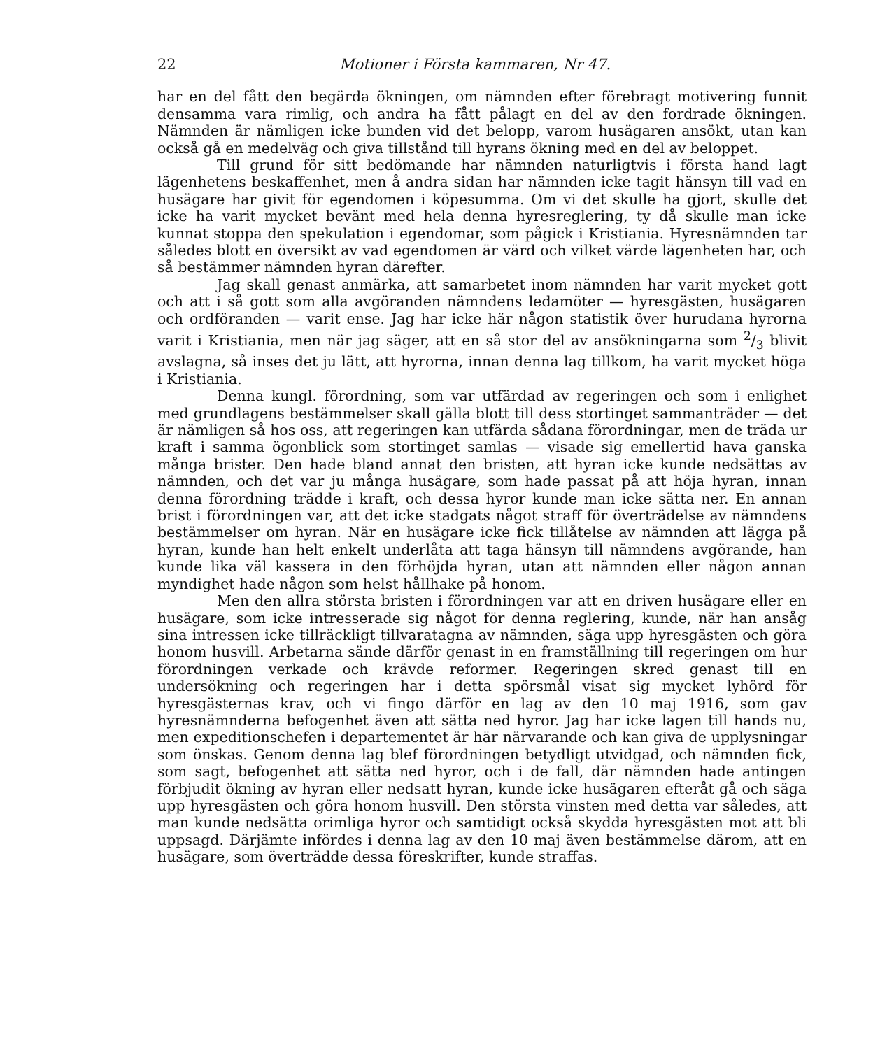22 Motioner i Första kammaren, Nr 47.
har en del fått den begärda ökningen, om nämnden efter förebragt motivering funnit densamma vara rimlig, och andra ha fått pålagt en del av den fordrade ökningen. Nämnden är nämligen icke bunden vid det belopp, varom husägaren ansökt, utan kan också gå en medelväg och giva tillstånd till hyrans ökning med en del av beloppet.
Till grund för sitt bedömande har nämnden naturligtvis i första hand lagt lägenhetens beskaffenhet, men å andra sidan har nämnden icke tagit hänsyn till vad en husägare har givit för egendomen i köpesumma. Om vi det skulle ha gjort, skulle det icke ha varit mycket bevänt med hela denna hyresreglering, ty då skulle man icke kunnat stoppa den spekulation i egendomar, som pågick i Kristiania. Hyresnämnden tar således blott en översikt av vad egendomen är värd och vilket värde lägenheten har, och så bestämmer nämnden hyran därefter.
Jag skall genast anmärka, att samarbetet inom nämnden har varit mycket gott och att i så gott som alla avgöranden nämndens ledamöter — hyresgästen, husägaren och ordföranden — varit ense. Jag har icke här någon statistik över hurudana hyrorna varit i Kristiania, men när jag säger, att en så stor del av ansökningarna som 2/3 blivit avslagna, så inses det ju lätt, att hyrorna, innan denna lag tillkom, ha varit mycket höga i Kristiania.
Denna kungl. förordning, som var utfärdad av regeringen och som i enlighet med grundlagens bestämmelser skall gälla blott till dess stortinget sammanträder — det är nämligen så hos oss, att regeringen kan utfärda sådana förordningar, men de träda ur kraft i samma ögonblick som stortinget samlas — visade sig emellertid hava ganska många brister. Den hade bland annat den bristen, att hyran icke kunde nedsättas av nämnden, och det var ju många husägare, som hade passat på att höja hyran, innan denna förordning trädde i kraft, och dessa hyror kunde man icke sätta ner. En annan brist i förordningen var, att det icke stadgats något straff för överträdelse av nämndens bestämmelser om hyran. När en husägare icke fick tillåtelse av nämnden att lägga på hyran, kunde han helt enkelt underlåta att taga hänsyn till nämndens avgörande, han kunde lika väl kassera in den förhöjda hyran, utan att nämnden eller någon annan myndighet hade någon som helst hållhake på honom.
Men den allra största bristen i förordningen var att en driven husägare eller en husägare, som icke intresserade sig något för denna reglering, kunde, när han ansåg sina intressen icke tillräckligt tillvaratagna av nämnden, säga upp hyresgästen och göra honom husvill. Arbetarna sände därför genast in en framställning till regeringen om hur förordningen verkade och krävde reformer. Regeringen skred genast till en undersökning och regeringen har i detta spörsmål visat sig mycket lyhörd för hyresgästernas krav, och vi fingo därför en lag av den 10 maj 1916, som gav hyresnämnderna befogenhet även att sätta ned hyror. Jag har icke lagen till hands nu, men expeditionschefen i departementet är här närvarande och kan giva de upplysningar som önskas. Genom denna lag blef förordningen betydligt utvidgad, och nämnden fick, som sagt, befogenhet att sätta ned hyror, och i de fall, där nämnden hade antingen förbjudit ökning av hyran eller nedsatt hyran, kunde icke husägaren efteråt gå och säga upp hyresgästen och göra honom husvill. Den största vinsten med detta var således, att man kunde nedsätta orimliga hyror och samtidigt också skydda hyresgästen mot att bli uppsagd. Därjämte infördes i denna lag av den 10 maj även bestämmelse därom, att en husägare, som överträdde dessa föreskrifter, kunde straffas.